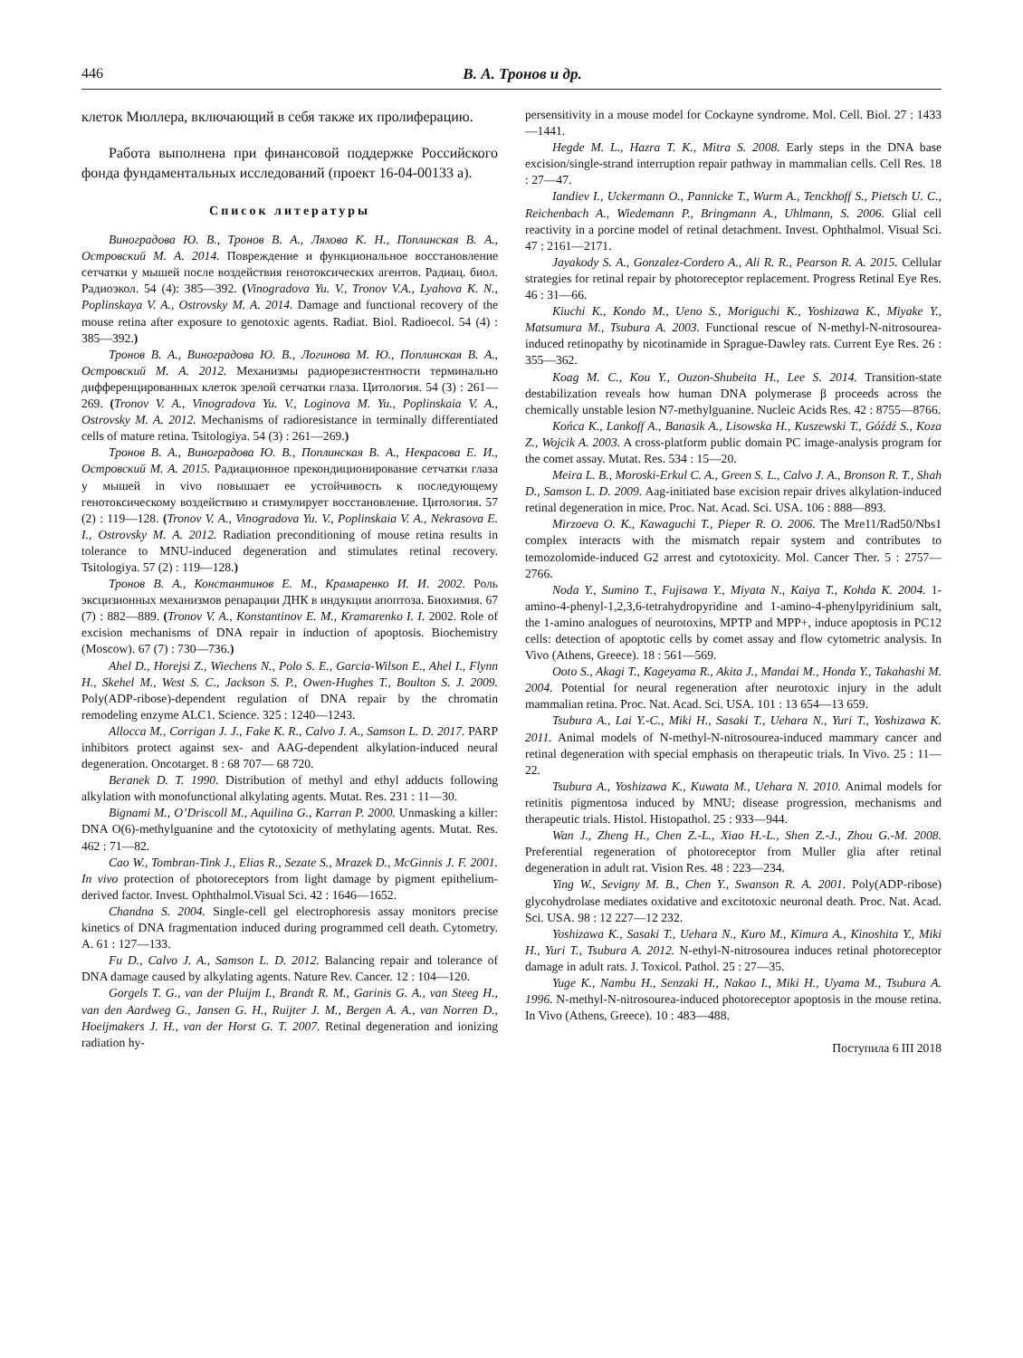446 В. А. Тронов и др.
клеток Мюллера, включающий в себя также их пролиферацию.
Работа выполнена при финансовой поддержке Российского фонда фундаментальных исследований (проект 16-04-00133 а).
Список литературы
Виноградова Ю. В., Тронов В. А., Ляхова К. Н., Поплинская В. А., Островский М. А. 2014. Повреждение и функциональное восстановление сетчатки у мышей после воздействия генотоксических агентов. Радиац. биол. Радиоэкол. 54 (4): 385—392. (Vinogradova Yu. V., Tronov V.A., Lyahova K. N., Poplinskaya V. A., Ostrovsky M. A. 2014. Damage and functional recovery of the mouse retina after exposure to genotoxic agents. Radiat. Biol. Radioecol. 54 (4) : 385—392.)
Тронов В. А., Виноградова Ю. В., Логинова М. Ю., Поплинская В. А., Островский М. А. 2012. Механизмы радиорезистентности терминально дифференцированных клеток зрелой сетчатки глаза. Цитология. 54 (3) : 261—269. (Tronov V. A., Vinogradova Yu. V., Loginova M. Yu., Poplinskaia V. A., Ostrovsky M. A. 2012. Mechanisms of radioresistance in terminally differentiated cells of mature retina. Tsitologiya. 54 (3) : 261—269.)
Тронов В. А., Виноградова Ю. В., Поплинская В. А., Некрасова Е. И., Островский М. А. 2015. Радиационное прекондиционирование сетчатки глаза у мышей in vivo повышает ее устойчивость к последующему генотоксическому воздействию и стимулирует восстановление. Цитология. 57 (2) : 119—128. (Tronov V. A., Vinogradova Yu. V., Poplinskaia V. A., Nekrasova E. I., Ostrovsky M. A. 2012. Radiation preconditioning of mouse retina results in tolerance to MNU-induced degeneration and stimulates retinal recovery. Tsitologiya. 57 (2) : 119—128.)
Тронов В. А., Константинов Е. М., Крамаренко И. И. 2002. Роль эксцизионных механизмов репарации ДНК в индукции апоптоза. Биохимия. 67 (7) : 882—889. (Tronov V. A., Konstantinov E. M., Kramarenko I. I. 2002. Role of excision mechanisms of DNA repair in induction of apoptosis. Biochemistry (Moscow). 67 (7) : 730—736.)
Ahel D., Horejsi Z., Wiechens N., Polo S. E., Garcia-Wilson E., Ahel I., Flynn H., Skehel M., West S. C., Jackson S. P., Owen-Hughes T., Boulton S. J. 2009. Poly(ADP-ribose)-dependent regulation of DNA repair by the chromatin remodeling enzyme ALC1. Science. 325 : 1240—1243.
Allocca M., Corrigan J. J., Fake K. R., Calvo J. A., Samson L. D. 2017. PARP inhibitors protect against sex- and AAG-dependent alkylation-induced neural degeneration. Oncotarget. 8 : 68 707— 68 720.
Beranek D. T. 1990. Distribution of methyl and ethyl adducts following alkylation with monofunctional alkylating agents. Mutat. Res. 231 : 11—30.
Bignami M., O’Driscoll M., Aquilina G., Karran P. 2000. Unmasking a killer: DNA O(6)-methylguanine and the cytotoxicity of methylating agents. Mutat. Res. 462 : 71—82.
Cao W., Tombran-Tink J., Elias R., Sezate S., Mrazek D., McGinnis J. F. 2001. In vivo protection of photoreceptors from light damage by pigment epithelium-derived factor. Invest. Ophthalmol.Visual Sci. 42 : 1646—1652.
Chandna S. 2004. Single-cell gel electrophoresis assay monitors precise kinetics of DNA fragmentation induced during programmed cell death. Cytometry. A. 61 : 127—133.
Fu D., Calvo J. A., Samson L. D. 2012. Balancing repair and tolerance of DNA damage caused by alkylating agents. Nature Rev. Cancer. 12 : 104—120.
Gorgels T. G., van der Pluijm I., Brandt R. M., Garinis G. A., van Steeg H., van den Aardweg G., Jansen G. H., Ruijter J. M., Bergen A. A., van Norren D., Hoeijmakers J. H., van der Horst G. T. 2007. Retinal degeneration and ionizing radiation hy-
persensitivity in a mouse model for Cockayne syndrome. Mol. Cell. Biol. 27 : 1433—1441.
Hegde M. L., Hazra T. K., Mitra S. 2008. Early steps in the DNA base excision/single-strand interruption repair pathway in mammalian cells. Cell Res. 18 : 27—47.
Iandiev I., Uckermann O., Pannicke T., Wurm A., Tenckhoff S., Pietsch U. C., Reichenbach A., Wiedemann P., Bringmann A., Uhlmann, S. 2006. Glial cell reactivity in a porcine model of retinal detachment. Invest. Ophthalmol. Visual Sci. 47 : 2161—2171.
Jayakody S. A., Gonzalez-Cordero A., Ali R. R., Pearson R. A. 2015. Cellular strategies for retinal repair by photoreceptor replacement. Progress Retinal Eye Res. 46 : 31—66.
Kiuchi K., Kondo M., Ueno S., Moriguchi K., Yoshizawa K., Miyake Y., Matsumura M., Tsubura A. 2003. Functional rescue of N-methyl-N-nitrosourea-induced retinopathy by nicotinamide in Sprague-Dawley rats. Current Eye Res. 26 : 355—362.
Koag M. C., Kou Y., Ouzon-Shubeita H., Lee S. 2014. Transition-state destabilization reveals how human DNA polymerase β proceeds across the chemically unstable lesion N7-methylguanine. Nucleic Acids Res. 42 : 8755—8766.
Końca K., Lankoff A., Banasik A., Lisowska H., Kuszewski T., Góźdź S., Koza Z., Wojcik A. 2003. A cross-platform public domain PC image-analysis program for the comet assay. Mutat. Res. 534 : 15—20.
Meira L. B., Moroski-Erkul C. A., Green S. L., Calvo J. A., Bronson R. T., Shah D., Samson L. D. 2009. Aag-initiated base excision repair drives alkylation-induced retinal degeneration in mice. Proc. Nat. Acad. Sci. USA. 106 : 888—893.
Mirzoeva O. K., Kawaguchi T., Pieper R. O. 2006. The Mre11/Rad50/Nbs1 complex interacts with the mismatch repair system and contributes to temozolomide-induced G2 arrest and cytotoxicity. Mol. Cancer Ther. 5 : 2757—2766.
Noda Y., Sumino T., Fujisawa Y., Miyata N., Kaiya T., Kohda K. 2004. 1-amino-4-phenyl-1,2,3,6-tetrahydropyridine and 1-amino-4-phenylpyridinium salt, the 1-amino analogues of neurotoxins, MPTP and MPP+, induce apoptosis in PC12 cells: detection of apoptotic cells by comet assay and flow cytometric analysis. In Vivo (Athens, Greece). 18 : 561—569.
Ooto S., Akagi T., Kageyama R., Akita J., Mandai M., Honda Y., Takahashi M. 2004. Potential for neural regeneration after neurotoxic injury in the adult mammalian retina. Proc. Nat. Acad. Sci. USA. 101 : 13 654—13 659.
Tsubura A., Lai Y.-C., Miki H., Sasaki T., Uehara N., Yuri T., Yoshizawa K. 2011. Animal models of N-methyl-N-nitrosourea-induced mammary cancer and retinal degeneration with special emphasis on therapeutic trials. In Vivo. 25 : 11—22.
Tsubura A., Yoshizawa K., Kuwata M., Uehara N. 2010. Animal models for retinitis pigmentosa induced by MNU; disease progression, mechanisms and therapeutic trials. Histol. Histopathol. 25 : 933—944.
Wan J., Zheng H., Chen Z.-L., Xiao H.-L., Shen Z.-J., Zhou G.-M. 2008. Preferential regeneration of photoreceptor from Muller glia after retinal degeneration in adult rat. Vision Res. 48 : 223—234.
Ying W., Sevigny M. B., Chen Y., Swanson R. A. 2001. Poly(ADP-ribose) glycohydrolase mediates oxidative and excitotoxic neuronal death. Proc. Nat. Acad. Sci. USA. 98 : 12 227—12 232.
Yoshizawa K., Sasaki T., Uehara N., Kuro M., Kimura A., Kinoshita Y., Miki H., Yuri T., Tsubura A. 2012. N-ethyl-N-nitrosourea induces retinal photoreceptor damage in adult rats. J. Toxicol. Pathol. 25 : 27—35.
Yuge K., Nambu H., Senzaki H., Nakao I., Miki H., Uyama M., Tsubura A. 1996. N-methyl-N-nitrosourea-induced photoreceptor apoptosis in the mouse retina. In Vivo (Athens, Greece). 10 : 483—488.
Поступила 6 III 2018